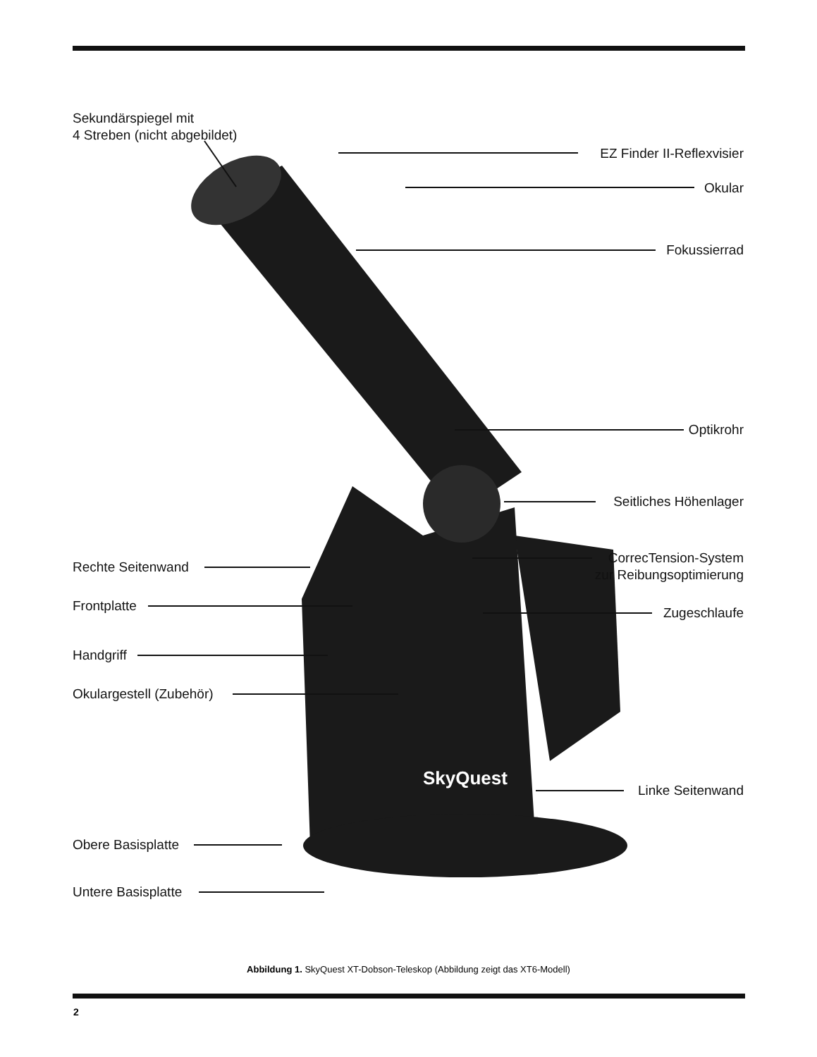Sekundärspiegel mit
4 Streben (nicht abgebildet)
EZ Finder II-Reflexvisier
Okular
Fokussierrad
Optikrohr
Seitliches Höhenlager
CorrecTension-System
zur Reibungsoptimierung
Rechte Seitenwand
Frontplatte Zugeschlaufe
Handgriff
Okulargestell (Zubehör)
SkyQuest Linke Seitenwand
Obere Basisplatte
Untere Basisplatte
Abbildung 1. SkyQuest XT-Dobson-Teleskop (Abbildung zeigt das XT6-Modell)
2